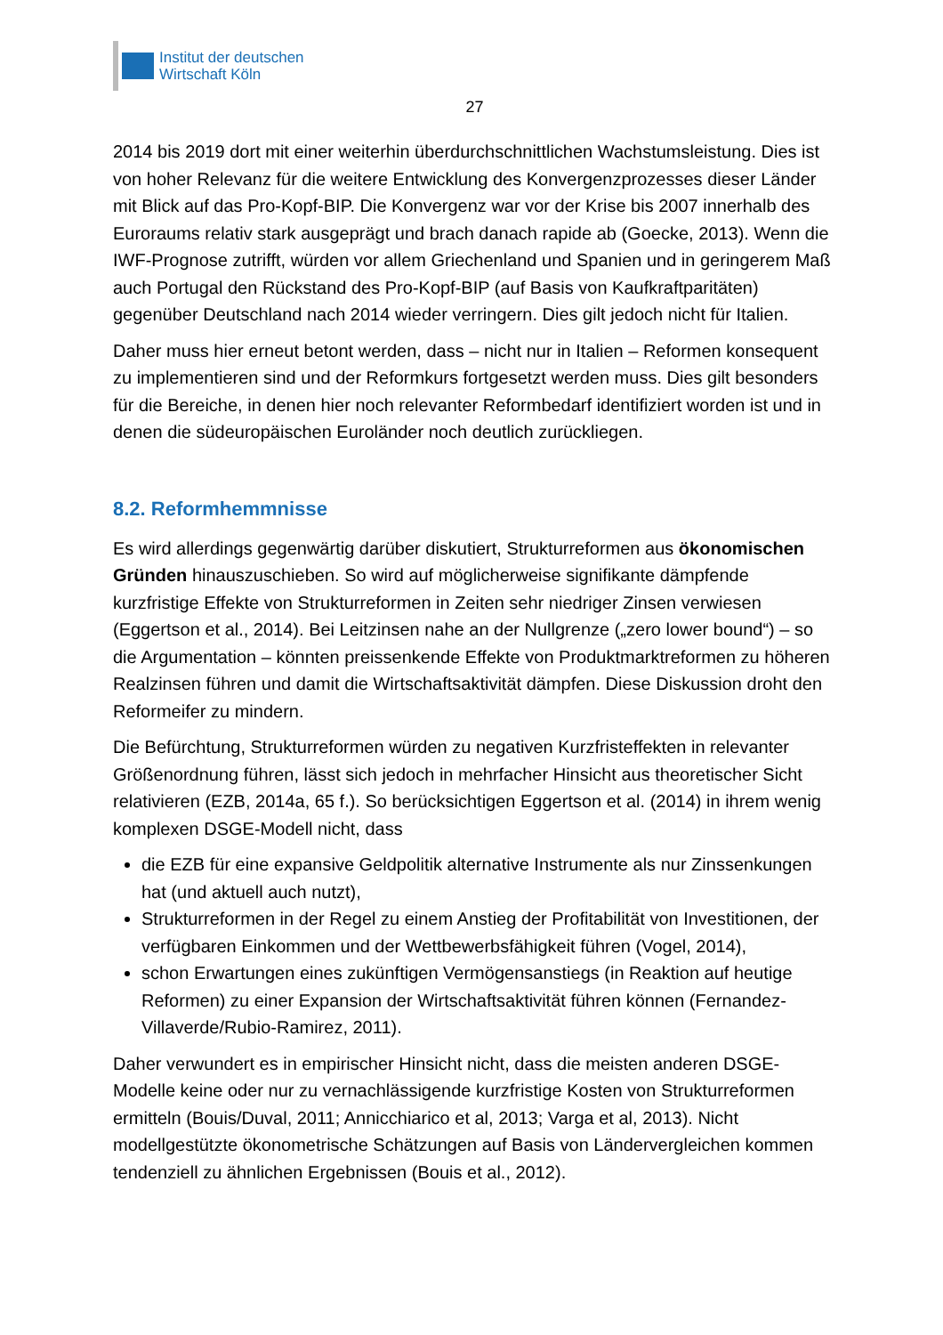Institut der deutschen
Wirtschaft Köln
27
2014 bis 2019 dort mit einer weiterhin überdurchschnittlichen Wachstumsleistung. Dies ist von hoher Relevanz für die weitere Entwicklung des Konvergenzprozesses dieser Länder mit Blick auf das Pro-Kopf-BIP. Die Konvergenz war vor der Krise bis 2007 innerhalb des Euroraums relativ stark ausgeprägt und brach danach rapide ab (Goecke, 2013). Wenn die IWF-Prognose zutrifft, würden vor allem Griechenland und Spanien und in geringerem Maß auch Portugal den Rückstand des Pro-Kopf-BIP (auf Basis von Kaufkraftparitäten) gegenüber Deutschland nach 2014 wieder verringern. Dies gilt jedoch nicht für Italien.
Daher muss hier erneut betont werden, dass – nicht nur in Italien – Reformen konsequent zu implementieren sind und der Reformkurs fortgesetzt werden muss. Dies gilt besonders für die Bereiche, in denen hier noch relevanter Reformbedarf identifiziert worden ist und in denen die südeuropäischen Euroländer noch deutlich zurückliegen.
8.2. Reformhemmnisse
Es wird allerdings gegenwärtig darüber diskutiert, Strukturreformen aus ökonomischen Gründen hinauszuschieben. So wird auf möglicherweise signifikante dämpfende kurzfristige Effekte von Strukturreformen in Zeiten sehr niedriger Zinsen verwiesen (Eggertson et al., 2014). Bei Leitzinsen nahe an der Nullgrenze („zero lower bound“) – so die Argumentation – könnten preissenkende Effekte von Produktmarktreformen zu höheren Realzinsen führen und damit die Wirtschaftsaktivität dämpfen. Diese Diskussion droht den Reformeifer zu mindern.
Die Befürchtung, Strukturreformen würden zu negativen Kurzfristeffekten in relevanter Größenordnung führen, lässt sich jedoch in mehrfacher Hinsicht aus theoretischer Sicht relativieren (EZB, 2014a, 65 f.). So berücksichtigen Eggertson et al. (2014) in ihrem wenig komplexen DSGE-Modell nicht, dass
die EZB für eine expansive Geldpolitik alternative Instrumente als nur Zinssenkungen hat (und aktuell auch nutzt),
Strukturreformen in der Regel zu einem Anstieg der Profitabilität von Investitionen, der verfügbaren Einkommen und der Wettbewerbsfähigkeit führen (Vogel, 2014),
schon Erwartungen eines zukünftigen Vermögensanstiegs (in Reaktion auf heutige Reformen) zu einer Expansion der Wirtschaftsaktivität führen können (Fernandez-Villaverde/Rubio-Ramirez, 2011).
Daher verwundert es in empirischer Hinsicht nicht, dass die meisten anderen DSGE-Modelle keine oder nur zu vernachlässigende kurzfristige Kosten von Strukturreformen ermitteln (Bouis/Duval, 2011; Annicchiarico et al, 2013; Varga et al, 2013). Nicht modellgestützte ökonometrische Schätzungen auf Basis von Ländervergleichen kommen tendenziell zu ähnlichen Ergebnissen (Bouis et al., 2012).